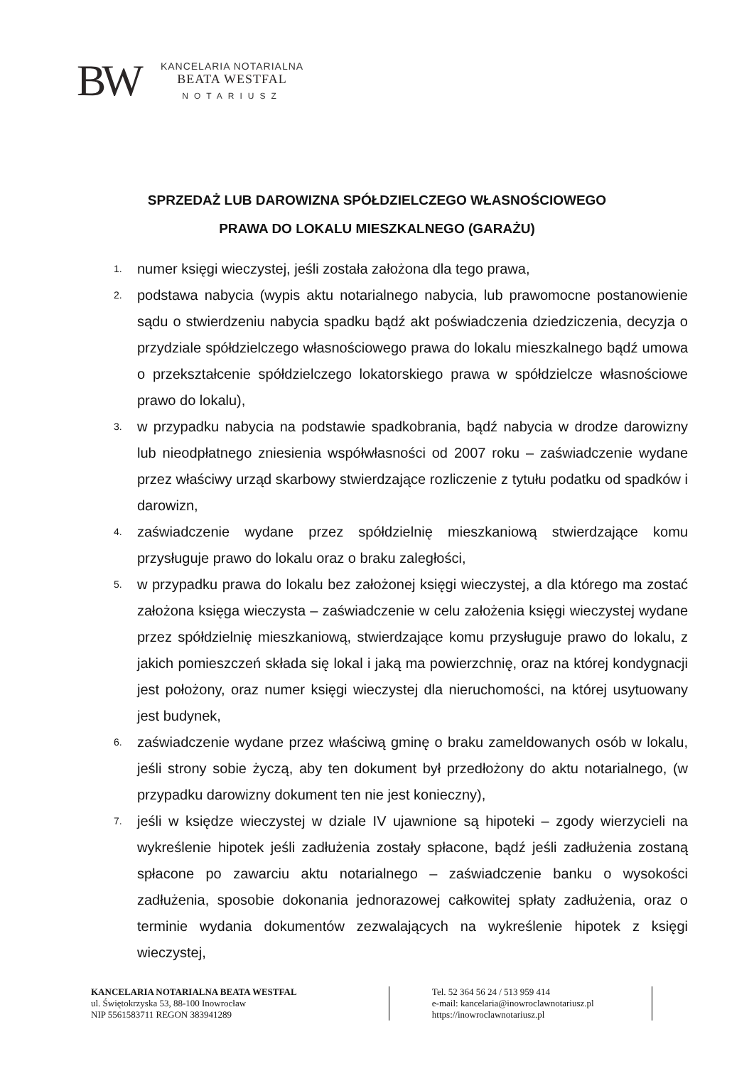BW
KANCELARIA NOTARIALNA
BEATA WESTFAL
NOTARIUSZ
SPRZEDAŻ LUB DAROWIZNA SPÓŁDZIELCZEGO WŁASNOŚCIOWEGO
PRAWA DO LOKALU MIESZKALNEGO (GARAŻU)
1. numer księgi wieczystej, jeśli została założona dla tego prawa,
2. podstawa nabycia (wypis aktu notarialnego nabycia, lub prawomocne postanowienie sądu o stwierdzeniu nabycia spadku bądź akt poświadczenia dziedziczenia, decyzja o przydziale spółdzielczego własnościowego prawa do lokalu mieszkalnego bądź umowa o przekształcenie spółdzielczego lokatorskiego prawa w spółdzielcze własnościowe prawo do lokalu),
3. w przypadku nabycia na podstawie spadkobrania, bądź nabycia w drodze darowizny lub nieodpłatnego zniesienia współwłasności od 2007 roku – zaświadczenie wydane przez właściwy urząd skarbowy stwierdzające rozliczenie z tytułu podatku od spadków i darowizn,
4. zaświadczenie wydane przez spółdzielnię mieszkaniową stwierdzające komu przysługuje prawo do lokalu oraz o braku zaległości,
5. w przypadku prawa do lokalu bez założonej księgi wieczystej, a dla którego ma zostać założona księga wieczysta – zaświadczenie w celu założenia księgi wieczystej wydane przez spółdzielnię mieszkaniową, stwierdzające komu przysługuje prawo do lokalu, z jakich pomieszczeń składa się lokal i jaką ma powierzchnię, oraz na której kondygnacji jest położony, oraz numer księgi wieczystej dla nieruchomości, na której usytuowany jest budynek,
6. zaświadczenie wydane przez właściwą gminę o braku zameldowanych osób w lokalu, jeśli strony sobie życzą, aby ten dokument był przedłożony do aktu notarialnego, (w przypadku darowizny dokument ten nie jest konieczny),
7. jeśli w księdze wieczystej w dziale IV ujawnione są hipoteki – zgody wierzycieli na wykreślenie hipotek jeśli zadłużenia zostały spłacone, bądź jeśli zadłużenia zostaną spłacone po zawarciu aktu notarialnego – zaświadczenie banku o wysokości zadłużenia, sposobie dokonania jednorazowej całkowitej spłaty zadłużenia, oraz o terminie wydania dokumentów zezwalających na wykreślenie hipotek z księgi wieczystej,
KANCELARIA NOTARIALNA BEATA WESTFAL
ul. Świętokrzyska 53, 88-100 Inowrocław
NIP 5561583711 REGON 383941289
Tel. 52 364 56 24 / 513 959 414
e-mail: kancelaria@inowroclawnotariusz.pl
https://inowroclawnotariusz.pl